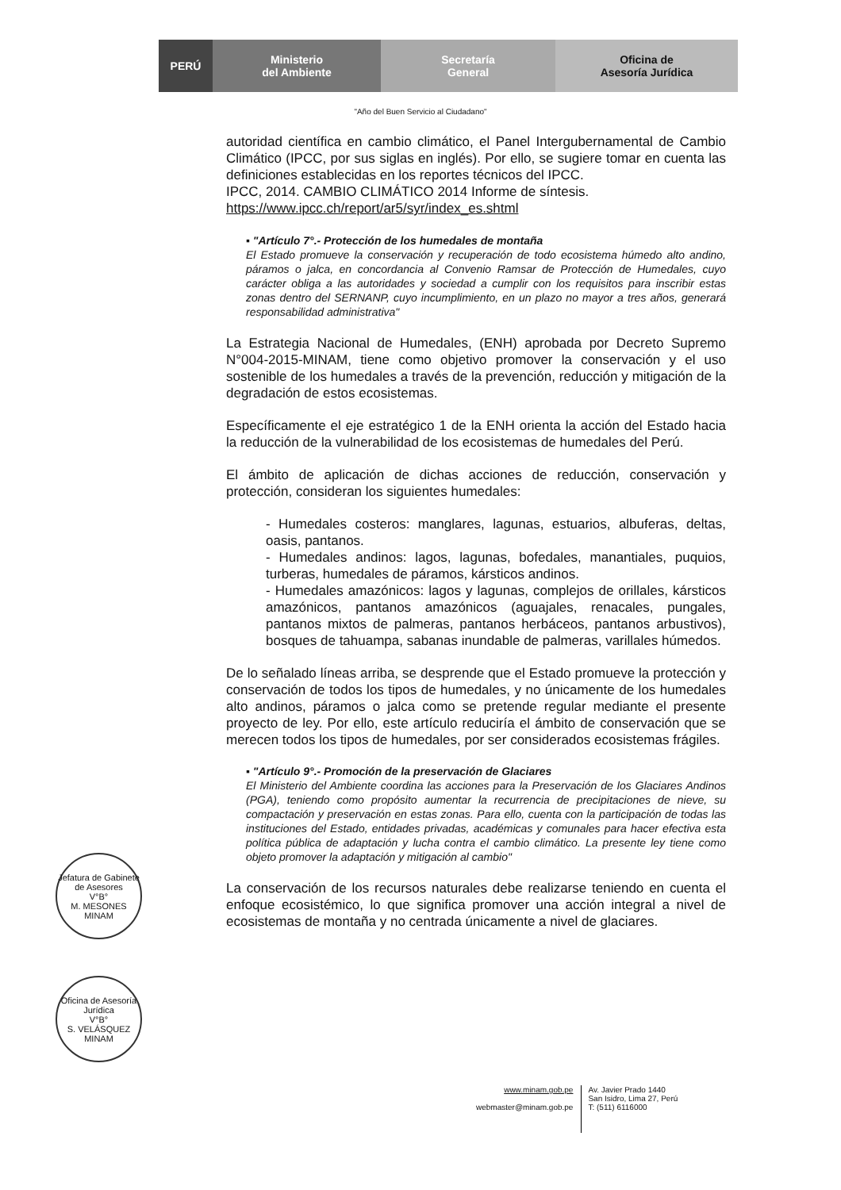PERÚ Ministerio
del Ambiente
Secretaría
General
Oficina de
Asesoría Jurídica
"Año del Buen Servicio al Ciudadano"
autoridad científica en cambio climático, el Panel Intergubernamental de Cambio Climático (IPCC, por sus siglas en inglés). Por ello, se sugiere tomar en cuenta las definiciones establecidas en los reportes técnicos del IPCC.
IPCC, 2014. CAMBIO CLIMÁTICO 2014 Informe de síntesis.
https://www.ipcc.ch/report/ar5/syr/index_es.shtml
▪ "Artículo 7°.- Protección de los humedales de montaña
El Estado promueve la conservación y recuperación de todo ecosistema húmedo alto andino, páramos o jalca, en concordancia al Convenio Ramsar de Protección de Humedales, cuyo carácter obliga a las autoridades y sociedad a cumplir con los requisitos para inscribir estas zonas dentro del SERNANP, cuyo incumplimiento, en un plazo no mayor a tres años, generará responsabilidad administrativa"
La Estrategia Nacional de Humedales, (ENH) aprobada por Decreto Supremo N°004-2015-MINAM, tiene como objetivo promover la conservación y el uso sostenible de los humedales a través de la prevención, reducción y mitigación de la degradación de estos ecosistemas.
Específicamente el eje estratégico 1 de la ENH orienta la acción del Estado hacia la reducción de la vulnerabilidad de los ecosistemas de humedales del Perú.
El ámbito de aplicación de dichas acciones de reducción, conservación y protección, consideran los siguientes humedales:
- Humedales costeros: manglares, lagunas, estuarios, albuferas, deltas, oasis, pantanos.
- Humedales andinos: lagos, lagunas, bofedales, manantiales, puquios, turberas, humedales de páramos, kársticos andinos.
- Humedales amazónicos: lagos y lagunas, complejos de orillales, kársticos amazónicos, pantanos amazónicos (aguajales, renacales, pungales, pantanos mixtos de palmeras, pantanos herbáceos, pantanos arbustivos), bosques de tahuampa, sabanas inundable de palmeras, varillales húmedos.
De lo señalado líneas arriba, se desprende que el Estado promueve la protección y conservación de todos los tipos de humedales, y no únicamente de los humedales alto andinos, páramos o jalca como se pretende regular mediante el presente proyecto de ley. Por ello, este artículo reduciría el ámbito de conservación que se merecen todos los tipos de humedales, por ser considerados ecosistemas frágiles.
▪ "Artículo 9°.- Promoción de la preservación de Glaciares
El Ministerio del Ambiente coordina las acciones para la Preservación de los Glaciares Andinos (PGA), teniendo como propósito aumentar la recurrencia de precipitaciones de nieve, su compactación y preservación en estas zonas. Para ello, cuenta con la participación de todas las instituciones del Estado, entidades privadas, académicas y comunales para hacer efectiva esta política pública de adaptación y lucha contra el cambio climático. La presente ley tiene como objeto promover la adaptación y mitigación al cambio"
La conservación de los recursos naturales debe realizarse teniendo en cuenta el enfoque ecosistémico, lo que significa promover una acción integral a nivel de ecosistemas de montaña y no centrada únicamente a nivel de glaciares.
Jefatura de Gabinete de Asesores
V°B°
M. MESONES
MINAM
Oficina de Asesoría Jurídica
V°B°
S. VELÁSQUEZ
MINAM
www.minam.gob.pe
webmaster@minam.gob.pe
Av. Javier Prado 1440
San Isidro, Lima 27, Perú
T: (511) 6116000